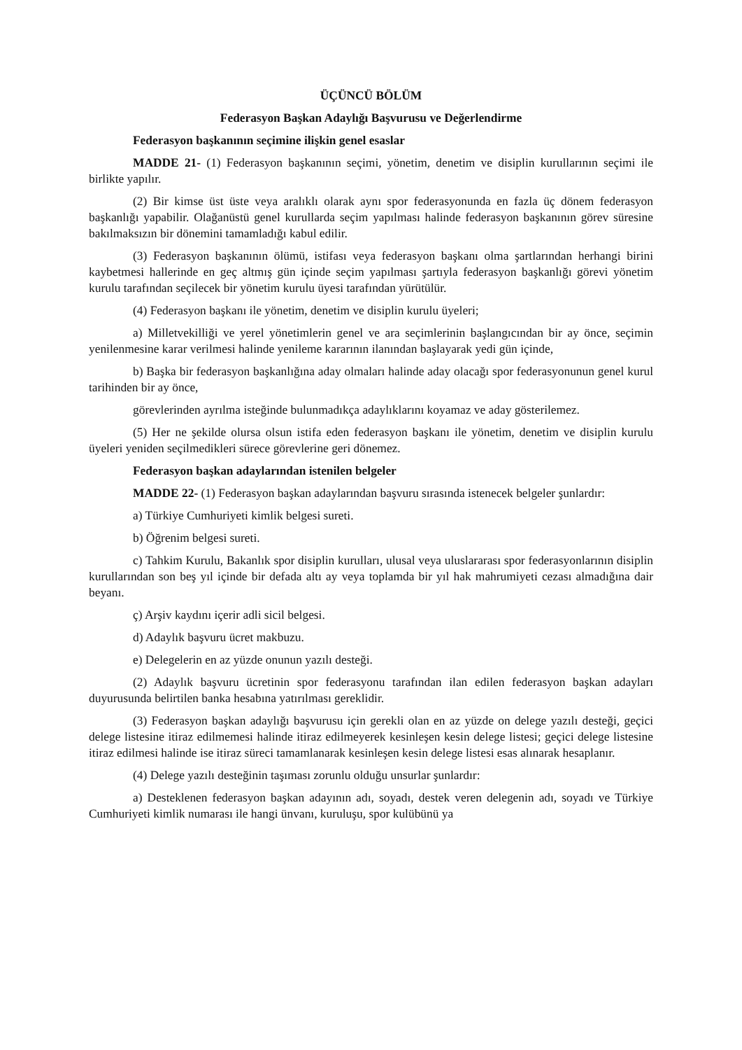ÜÇÜNCÜ BÖLÜM
Federasyon Başkan Adaylığı Başvurusu ve Değerlendirme
Federasyon başkanının seçimine ilişkin genel esaslar
MADDE 21- (1) Federasyon başkanının seçimi, yönetim, denetim ve disiplin kurullarının seçimi ile birlikte yapılır.
(2) Bir kimse üst üste veya aralıklı olarak aynı spor federasyonunda en fazla üç dönem federasyon başkanlığı yapabilir. Olağanüstü genel kurullarda seçim yapılması halinde federasyon başkanının görev süresine bakılmaksızın bir dönemini tamamladığı kabul edilir.
(3) Federasyon başkanının ölümü, istifası veya federasyon başkanı olma şartlarından herhangi birini kaybetmesi hallerinde en geç altmış gün içinde seçim yapılması şartıyla federasyon başkanlığı görevi yönetim kurulu tarafından seçilecek bir yönetim kurulu üyesi tarafından yürütülür.
(4) Federasyon başkanı ile yönetim, denetim ve disiplin kurulu üyeleri;
a) Milletvekilliği ve yerel yönetimlerin genel ve ara seçimlerinin başlangıcından bir ay önce, seçimin yenilenmesine karar verilmesi halinde yenileme kararının ilanından başlayarak yedi gün içinde,
b) Başka bir federasyon başkanlığına aday olmaları halinde aday olacağı spor federasyonunun genel kurul tarihinden bir ay önce,
görevlerinden ayrılma isteğinde bulunmadıkça adaylıklarını koyamaz ve aday gösterilemez.
(5) Her ne şekilde olursa olsun istifa eden federasyon başkanı ile yönetim, denetim ve disiplin kurulu üyeleri yeniden seçilmedikleri sürece görevlerine geri dönemez.
Federasyon başkan adaylarından istenilen belgeler
MADDE 22- (1) Federasyon başkan adaylarından başvuru sırasında istenecek belgeler şunlardır:
a) Türkiye Cumhuriyeti kimlik belgesi sureti.
b) Öğrenim belgesi sureti.
c) Tahkim Kurulu, Bakanlık spor disiplin kurulları, ulusal veya uluslararası spor federasyonlarının disiplin kurullarından son beş yıl içinde bir defada altı ay veya toplamda bir yıl hak mahrumiyeti cezası almadığına dair beyanı.
ç) Arşiv kaydını içerir adli sicil belgesi.
d) Adaylık başvuru ücret makbuzu.
e) Delegelerin en az yüzde onunun yazılı desteği.
(2) Adaylık başvuru ücretinin spor federasyonu tarafından ilan edilen federasyon başkan adayları duyurusunda belirtilen banka hesabına yatırılması gereklidir.
(3) Federasyon başkan adaylığı başvurusu için gerekli olan en az yüzde on delege yazılı desteği, geçici delege listesine itiraz edilmemesi halinde itiraz edilmeyerek kesinleşen kesin delege listesi; geçici delege listesine itiraz edilmesi halinde ise itiraz süreci tamamlanarak kesinleşen kesin delege listesi esas alınarak hesaplanır.
(4) Delege yazılı desteğinin taşıması zorunlu olduğu unsurlar şunlardır:
a) Desteklenen federasyon başkan adayının adı, soyadı, destek veren delegenin adı, soyadı ve Türkiye Cumhuriyeti kimlik numarası ile hangi ünvanı, kuruluşu, spor kulübünü ya